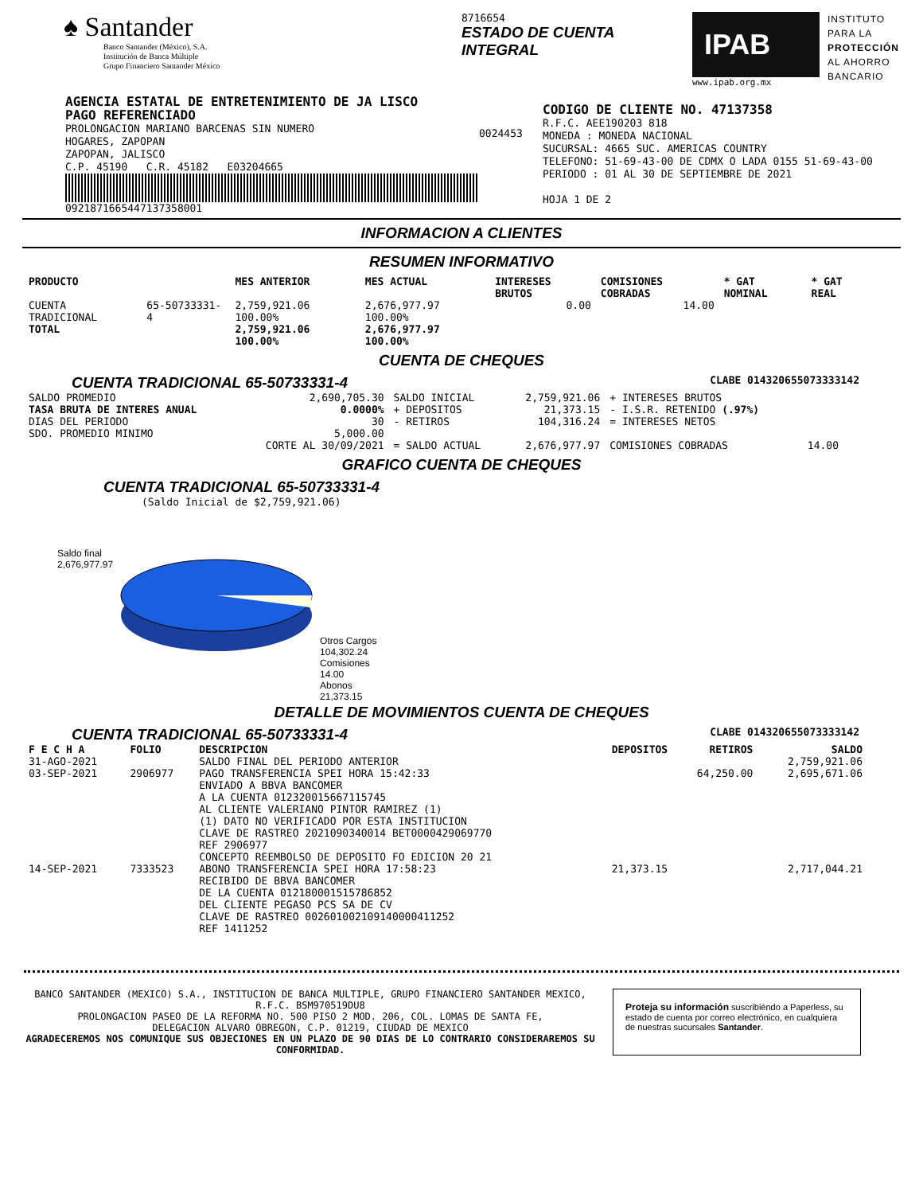♠ Santander
Banco Santander (México), S.A.
Institución de Banca Múltiple
Grupo Financiero Santander México
8716654
ESTADO DE CUENTA INTEGRAL
IPAB
www.ipab.org.mx
INSTITUTO
PARA LA
PROTECCIÓN
AL AHORRO
BANCARIO
AGENCIA ESTATAL DE ENTRETENIMIENTO DE JA LISCO
PAGO REFERENCIADO
PROLONGACION MARIANO BARCENAS SIN NUMERO
HOGARES, ZAPOPAN
ZAPOPAN, JALISCO
C.P. 45190 C.R. 45182 E03204665
0921871665447137358001
0024453
CODIGO DE CLIENTE NO. 47137358
R.F.C. AEE190203 818
MONEDA : MONEDA NACIONAL
SUCURSAL: 4665 SUC. AMERICAS COUNTRY
TELEFONO: 51-69-43-00 DE CDMX O LADA 0155 51-69-43-00
PERIODO : 01 AL 30 DE SEPTIEMBRE DE 2021
HOJA 1 DE 2
INFORMACION A CLIENTES
RESUMEN INFORMATIVO
| PRODUCTO | | MES ANTERIOR | MES ACTUAL | INTERESES BRUTOS | COMISIONES COBRADAS | * GAT NOMINAL | * GAT REAL |
| --- | --- | --- | --- | --- | --- | --- | --- |
| CUENTA TRADICIONAL | 65-50733331-4 | 2,759,921.06 100.00% | 2,676,977.97 100.00% | 0.00 | 14.00 | | |
| TOTAL | | 2,759,921.06 100.00% | 2,676,977.97 100.00% | | | | |
CUENTA DE CHEQUES
CUENTA TRADICIONAL 65-50733331-4 CLABE 014320655073333142
| SALDO PROMEDIO | 2,690,705.30 | SALDO INICIAL | 2,759,921.06 | + INTERESES BRUTOS | |
| TASA BRUTA DE INTERES ANUAL | 0.0000% | + DEPOSITOS | 21,373.15 | - I.S.R. RETENIDO (.97%) | |
| DIAS DEL PERIODO | 30 | - RETIROS | 104,316.24 | = INTERESES NETOS | |
| SDO. PROMEDIO MINIMO | 5,000.00 CORTE AL 30/09/2021 | = SALDO ACTUAL | 2,676,977.97 | COMISIONES COBRADAS | 14.00 |
GRAFICO CUENTA DE CHEQUES
CUENTA TRADICIONAL 65-50733331-4
(Saldo Inicial de $2,759,921.06)
Saldo final
2,676,977.97
Otros Cargos
104,302.24
Comisiones
14.00
Abonos
21,373.15
DETALLE DE MOVIMIENTOS CUENTA DE CHEQUES
CUENTA TRADICIONAL 65-50733331-4 CLABE 014320655073333142
| F E C H A | FOLIO | DESCRIPCION | DEPOSITOS | RETIROS | SALDO |
| --- | --- | --- | --- | --- | --- |
| 31-AGO-2021 | | SALDO FINAL DEL PERIODO ANTERIOR | | | 2,759,921.06 |
| 03-SEP-2021 | 2906977 | PAGO TRANSFERENCIA SPEI HORA 15:42:33 ENVIADO A BBVA BANCOMER A LA CUENTA 012320015667115745 AL CLIENTE VALERIANO PINTOR RAMIREZ (1) (1) DATO NO VERIFICADO POR ESTA INSTITUCION CLAVE DE RASTREO 2021090340014 BET0000429069770 REF 2906977 CONCEPTO REEMBOLSO DE DEPOSITO FO EDICION 20 21 | | 64,250.00 | 2,695,671.06 |
| 14-SEP-2021 | 7333523 | ABONO TRANSFERENCIA SPEI HORA 17:58:23 RECIBIDO DE BBVA BANCOMER DE LA CUENTA 012180001515786852 DEL CLIENTE PEGASO PCS SA DE CV CLAVE DE RASTREO 002601002109140000411252 REF 1411252 | 21,373.15 | | 2,717,044.21 |
BANCO SANTANDER (MEXICO) S.A., INSTITUCION DE BANCA MULTIPLE, GRUPO FINANCIERO SANTANDER MEXICO,
R.F.C. BSM970519DU8
PROLONGACION PASEO DE LA REFORMA NO. 500 PISO 2 MOD. 206, COL. LOMAS DE SANTA FE,
DELEGACION ALVARO OBREGON, C.P. 01219, CIUDAD DE MEXICO
AGRADECEREMOS NOS COMUNIQUE SUS OBJECIONES EN UN PLAZO DE 90 DIAS DE LO CONTRARIO CONSIDERAREMOS SU CONFORMIDAD.
Proteja su información suscribiéndo a Paperless, su estado de cuenta por correo electrónico, en cualquiera de nuestras sucursales Santander.